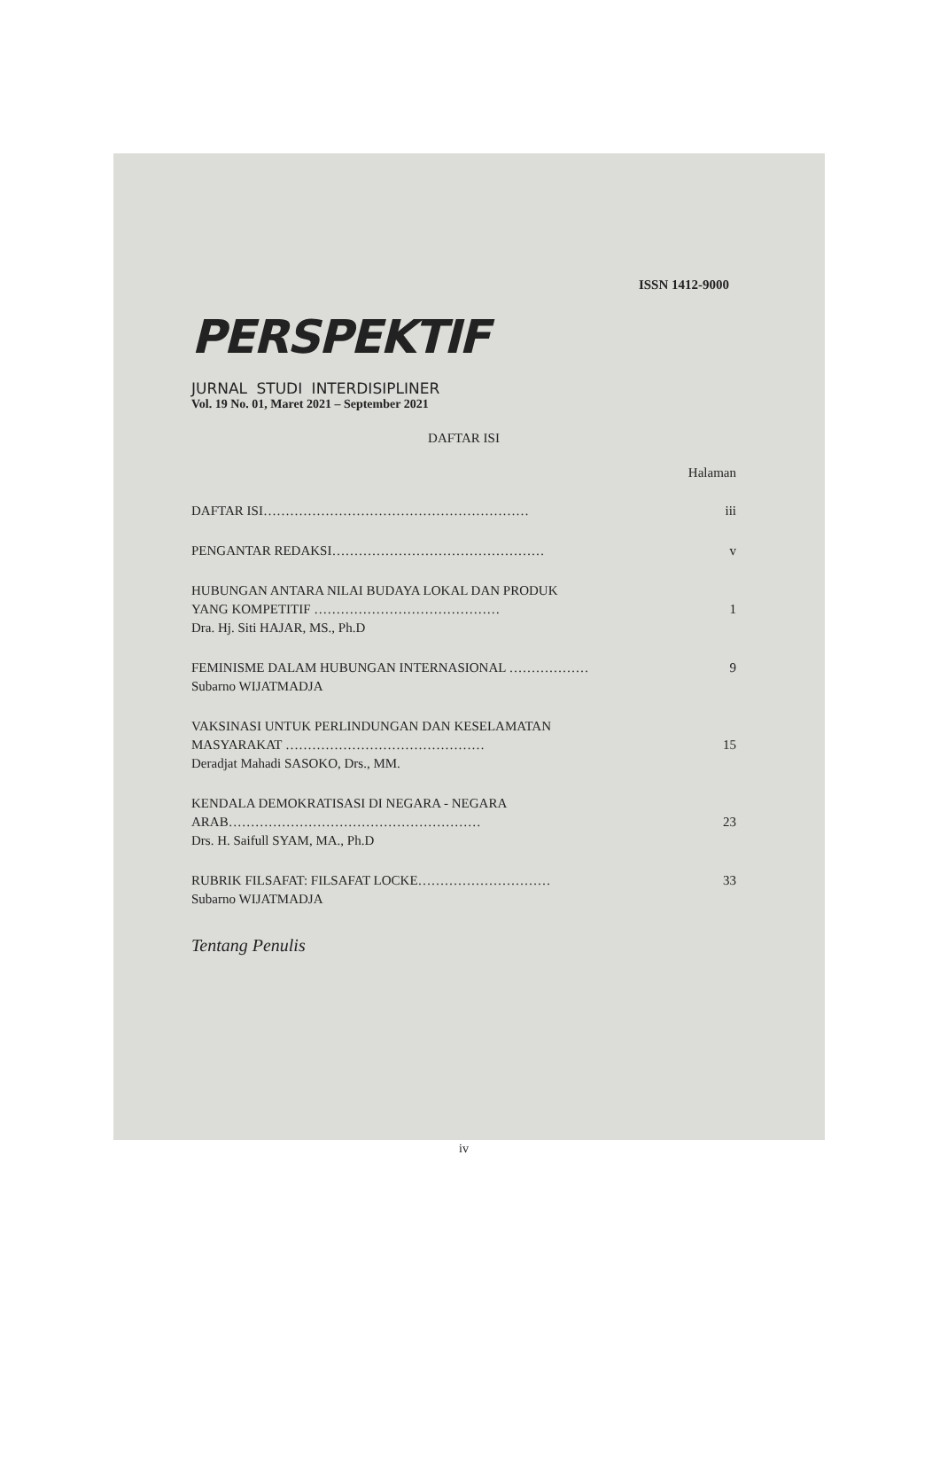ISSN 1412-9000
PERSPEKTIF
JURNAL STUDI INTERDISIPLINER
Vol. 19 No. 01, Maret 2021 – September 2021
DAFTAR ISI
Halaman
DAFTAR ISI…………………………………………………… iii
PENGANTAR REDAKSI………………………………………… v
HUBUNGAN ANTARA NILAI BUDAYA LOKAL DAN PRODUK
YANG KOMPETITIF …………………………………… 1
Dra. Hj. Siti HAJAR, MS., Ph.D
FEMINISME DALAM HUBUNGAN INTERNASIONAL ……………… 9
Subarno WIJATMADJA
VAKSINASI UNTUK PERLINDUNGAN DAN KESELAMATAN
MASYARAKAT ……………………………………… 15
Deradjat Mahadi SASOKO, Drs., MM.
KENDALA DEMOKRATISASI DI NEGARA - NEGARA
ARAB………………………………………………… 23
Drs. H. Saifull SYAM, MA., Ph.D
RUBRIK FILSAFAT: FILSAFAT LOCKE………………………… 33
Subarno WIJATMADJA
Tentang Penulis
iv